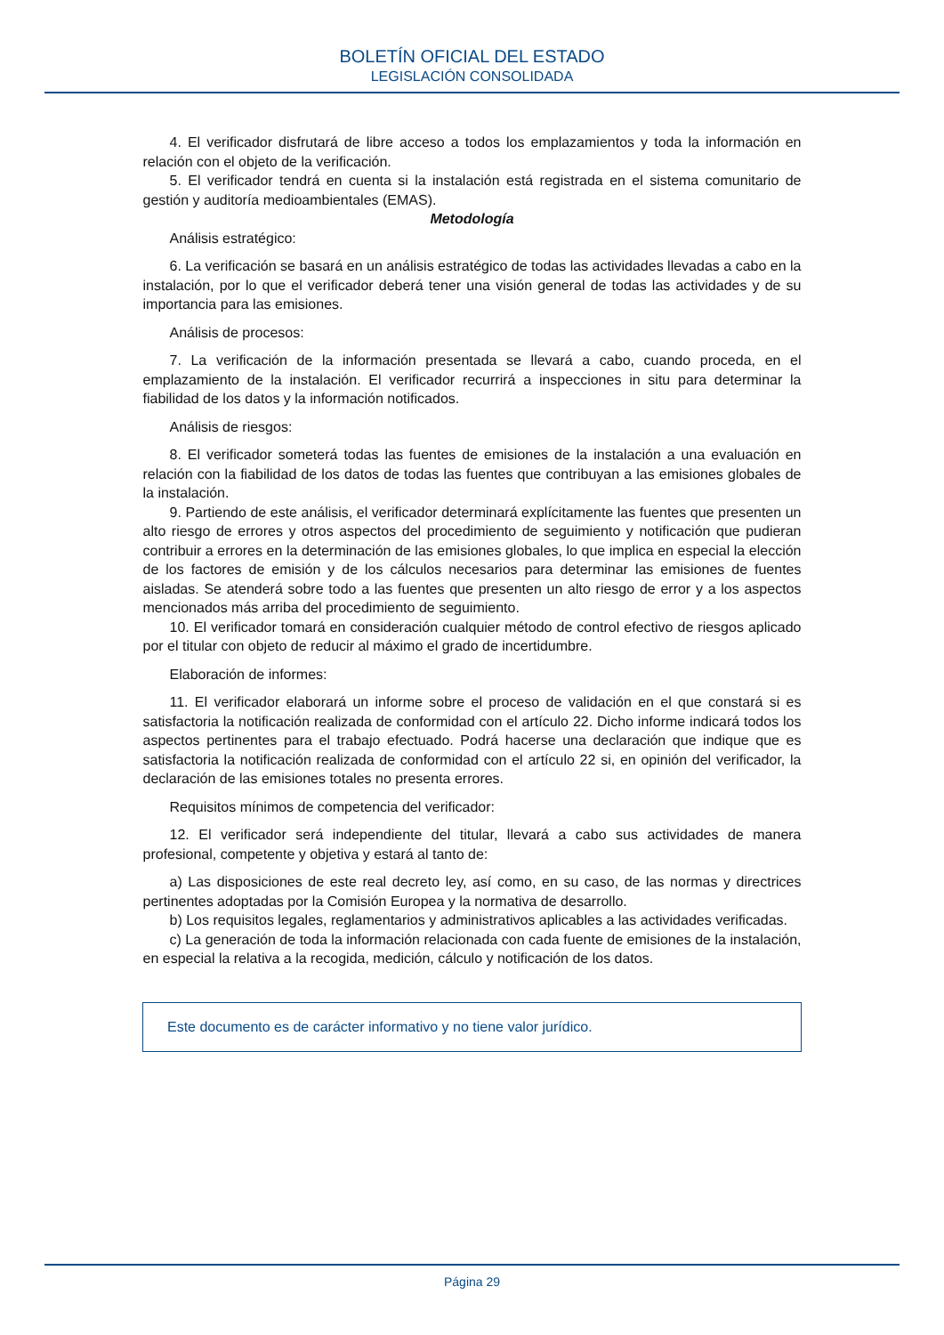BOLETÍN OFICIAL DEL ESTADO
LEGISLACIÓN CONSOLIDADA
4. El verificador disfrutará de libre acceso a todos los emplazamientos y toda la información en relación con el objeto de la verificación.
5. El verificador tendrá en cuenta si la instalación está registrada en el sistema comunitario de gestión y auditoría medioambientales (EMAS).
Metodología
Análisis estratégico:
6. La verificación se basará en un análisis estratégico de todas las actividades llevadas a cabo en la instalación, por lo que el verificador deberá tener una visión general de todas las actividades y de su importancia para las emisiones.
Análisis de procesos:
7. La verificación de la información presentada se llevará a cabo, cuando proceda, en el emplazamiento de la instalación. El verificador recurrirá a inspecciones in situ para determinar la fiabilidad de los datos y la información notificados.
Análisis de riesgos:
8. El verificador someterá todas las fuentes de emisiones de la instalación a una evaluación en relación con la fiabilidad de los datos de todas las fuentes que contribuyan a las emisiones globales de la instalación.
9. Partiendo de este análisis, el verificador determinará explícitamente las fuentes que presenten un alto riesgo de errores y otros aspectos del procedimiento de seguimiento y notificación que pudieran contribuir a errores en la determinación de las emisiones globales, lo que implica en especial la elección de los factores de emisión y de los cálculos necesarios para determinar las emisiones de fuentes aisladas. Se atenderá sobre todo a las fuentes que presenten un alto riesgo de error y a los aspectos mencionados más arriba del procedimiento de seguimiento.
10. El verificador tomará en consideración cualquier método de control efectivo de riesgos aplicado por el titular con objeto de reducir al máximo el grado de incertidumbre.
Elaboración de informes:
11. El verificador elaborará un informe sobre el proceso de validación en el que constará si es satisfactoria la notificación realizada de conformidad con el artículo 22. Dicho informe indicará todos los aspectos pertinentes para el trabajo efectuado. Podrá hacerse una declaración que indique que es satisfactoria la notificación realizada de conformidad con el artículo 22 si, en opinión del verificador, la declaración de las emisiones totales no presenta errores.
Requisitos mínimos de competencia del verificador:
12. El verificador será independiente del titular, llevará a cabo sus actividades de manera profesional, competente y objetiva y estará al tanto de:
a) Las disposiciones de este real decreto ley, así como, en su caso, de las normas y directrices pertinentes adoptadas por la Comisión Europea y la normativa de desarrollo.
b) Los requisitos legales, reglamentarios y administrativos aplicables a las actividades verificadas.
c) La generación de toda la información relacionada con cada fuente de emisiones de la instalación, en especial la relativa a la recogida, medición, cálculo y notificación de los datos.
Este documento es de carácter informativo y no tiene valor jurídico.
Página 29